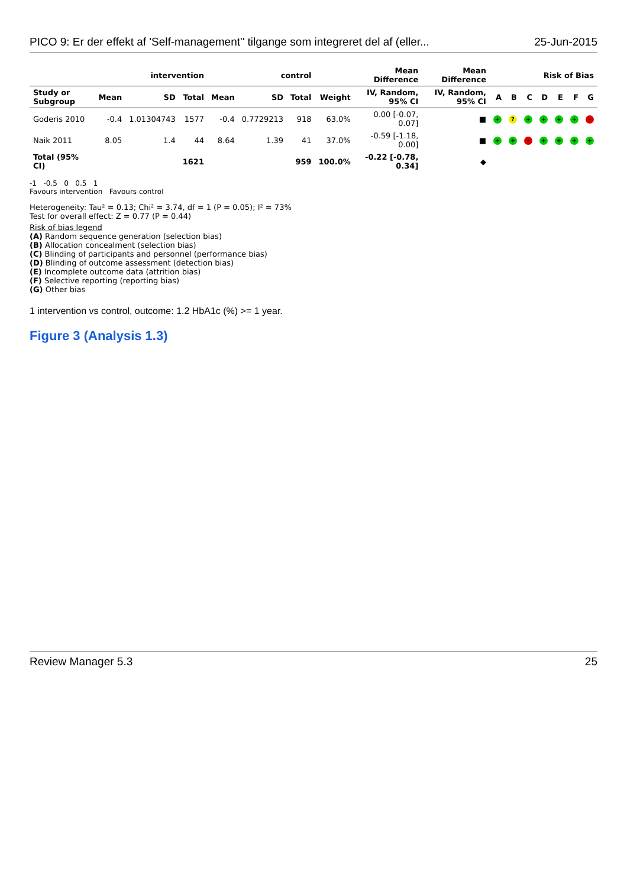PICO 9: Er der effekt af 'Self-management'' tilgange som integreret del af (eller... 25-Jun-2015
| | intervention | | | control | | | | Mean Difference | Mean Difference | Risk of Bias | | | | | | |
| --- | --- | --- | --- | --- | --- | --- | --- | --- | --- | --- | --- | --- | --- | --- | --- | --- |
| Study or Subgroup | Mean | SD | Total | Mean | SD | Total | Weight | IV, Random, 95% CI | IV, Random, 95% CI | A | B | C | D | E | F | G |
| Goderis 2010 | -0.4 | 1.01304743 | 1577 | -0.4 | 0.7729213 | 918 | 63.0% | 0.00 [-0.07, 0.07] | ■ | + | ? | + | + | + | + | - |
| Naik 2011 | 8.05 | 1.4 | 44 | 8.64 | 1.39 | 41 | 37.0% | -0.59 [-1.18, 0.00] | ■ | + | + | - | + | + | + | + |
| Total (95% CI) | | | 1621 | | | 959 | 100.0% | -0.22 [-0.78, 0.34] | ◆ | | | | | | | |
-1 -0.5 0 0.5 1
Favours intervention Favours control
Heterogeneity: Tau² = 0.13; Chi² = 3.74, df = 1 (P = 0.05); I² = 73%
Test for overall effect: Z = 0.77 (P = 0.44)
Risk of bias legend
(A) Random sequence generation (selection bias)
(B) Allocation concealment (selection bias)
(C) Blinding of participants and personnel (performance bias)
(D) Blinding of outcome assessment (detection bias)
(E) Incomplete outcome data (attrition bias)
(F) Selective reporting (reporting bias)
(G) Other bias
1 intervention vs control, outcome: 1.2 HbA1c (%) >= 1 year.
Figure 3 (Analysis 1.3)
Review Manager 5.3 25